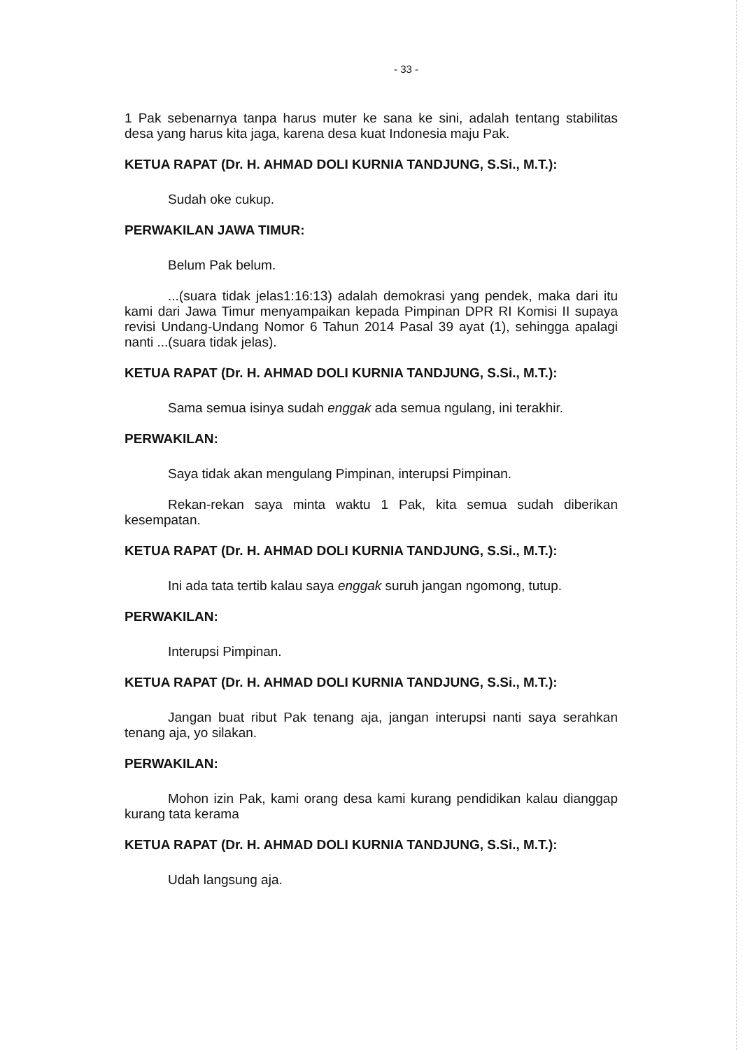- 33 -
1 Pak sebenarnya tanpa harus muter ke sana ke sini, adalah tentang stabilitas desa yang harus kita jaga, karena desa kuat Indonesia maju Pak.
KETUA RAPAT (Dr. H. AHMAD DOLI KURNIA TANDJUNG, S.Si., M.T.):
Sudah oke cukup.
PERWAKILAN JAWA TIMUR:
Belum Pak belum.
...(suara tidak jelas1:16:13) adalah demokrasi yang pendek, maka dari itu kami dari Jawa Timur menyampaikan kepada Pimpinan DPR RI Komisi II supaya revisi Undang-Undang Nomor 6 Tahun 2014 Pasal 39 ayat (1), sehingga apalagi nanti ...(suara tidak jelas).
KETUA RAPAT (Dr. H. AHMAD DOLI KURNIA TANDJUNG, S.Si., M.T.):
Sama semua isinya sudah enggak ada semua ngulang, ini terakhir.
PERWAKILAN:
Saya tidak akan mengulang Pimpinan, interupsi Pimpinan.
Rekan-rekan saya minta waktu 1 Pak, kita semua sudah diberikan kesempatan.
KETUA RAPAT (Dr. H. AHMAD DOLI KURNIA TANDJUNG, S.Si., M.T.):
Ini ada tata tertib kalau saya enggak suruh jangan ngomong, tutup.
PERWAKILAN:
Interupsi Pimpinan.
KETUA RAPAT (Dr. H. AHMAD DOLI KURNIA TANDJUNG, S.Si., M.T.):
Jangan buat ribut Pak tenang aja, jangan interupsi nanti saya serahkan tenang aja, yo silakan.
PERWAKILAN:
Mohon izin Pak, kami orang desa kami kurang pendidikan kalau dianggap kurang tata kerama
KETUA RAPAT (Dr. H. AHMAD DOLI KURNIA TANDJUNG, S.Si., M.T.):
Udah langsung aja.